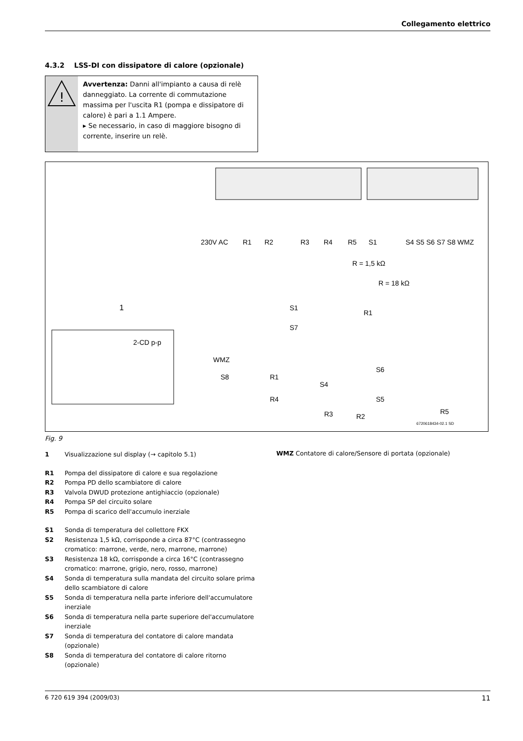Collegamento elettrico
4.3.2 LSS-DI con dissipatore di calore (opzionale)
!
Avvertenza: Danni all'impianto a causa di relè danneggiato. La corrente di commutazione massima per l'uscita R1 (pompa e dissipatore di calore) è pari a 1.1 Ampere.
▸ Se necessario, in caso di maggiore bisogno di corrente, inserire un relè.
230V AC
R1
R2
R3
R4
R5
S1
S4 S5 S6 S7 S8 WMZ
R = 1,5 kΩ
R = 18 kΩ
1
2-CD p-p
S1
R1
S7
WMZ
S8
R1
S4
S6
S5
R4
R3
R2
R5
6720618434-02.1 SD
Fig. 9
1 Visualizzazione sul display (→ capitolo 5.1)
R1 Pompa del dissipatore di calore e sua regolazione
R2 Pompa PD dello scambiatore di calore
R3 Valvola DWUD protezione antighiaccio (opzionale)
R4 Pompa SP del circuito solare
R5 Pompa di scarico dell'accumulo inerziale
S1 Sonda di temperatura del collettore FKX
S2 Resistenza 1,5 kΩ, corrisponde a circa 87°C (contrassegno cromatico: marrone, verde, nero, marrone, marrone)
S3 Resistenza 18 kΩ, corrisponde a circa 16°C (contrassegno cromatico: marrone, grigio, nero, rosso, marrone)
S4 Sonda di temperatura sulla mandata del circuito solare prima dello scambiatore di calore
S5 Sonda di temperatura nella parte inferiore dell'accumulatore inerziale
S6 Sonda di temperatura nella parte superiore del'accumulatore inerziale
S7 Sonda di temperatura del contatore di calore mandata (opzionale)
S8 Sonda di temperatura del contatore di calore ritorno (opzionale)
WMZ Contatore di calore/Sensore di portata (opzionale)
6 720 619 394 (2009/03) 11